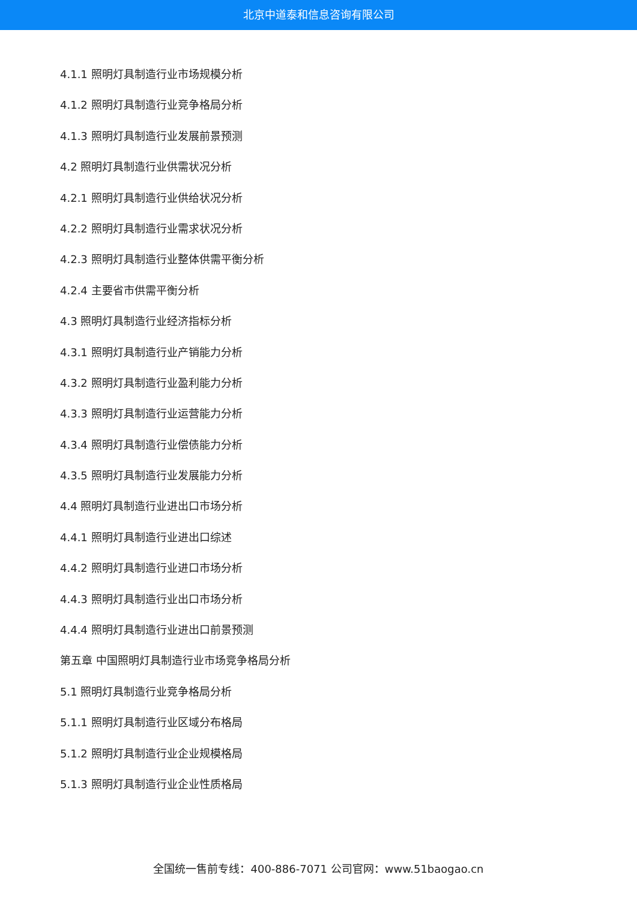北京中道泰和信息咨询有限公司
4.1.1 照明灯具制造行业市场规模分析
4.1.2 照明灯具制造行业竞争格局分析
4.1.3 照明灯具制造行业发展前景预测
4.2 照明灯具制造行业供需状况分析
4.2.1 照明灯具制造行业供给状况分析
4.2.2 照明灯具制造行业需求状况分析
4.2.3 照明灯具制造行业整体供需平衡分析
4.2.4 主要省市供需平衡分析
4.3 照明灯具制造行业经济指标分析
4.3.1 照明灯具制造行业产销能力分析
4.3.2 照明灯具制造行业盈利能力分析
4.3.3 照明灯具制造行业运营能力分析
4.3.4 照明灯具制造行业偿债能力分析
4.3.5 照明灯具制造行业发展能力分析
4.4 照明灯具制造行业进出口市场分析
4.4.1 照明灯具制造行业进出口综述
4.4.2 照明灯具制造行业进口市场分析
4.4.3 照明灯具制造行业出口市场分析
4.4.4 照明灯具制造行业进出口前景预测
第五章 中国照明灯具制造行业市场竞争格局分析
5.1 照明灯具制造行业竞争格局分析
5.1.1 照明灯具制造行业区域分布格局
5.1.2 照明灯具制造行业企业规模格局
5.1.3 照明灯具制造行业企业性质格局
全国统一售前专线：400-886-7071 公司官网：www.51baogao.cn